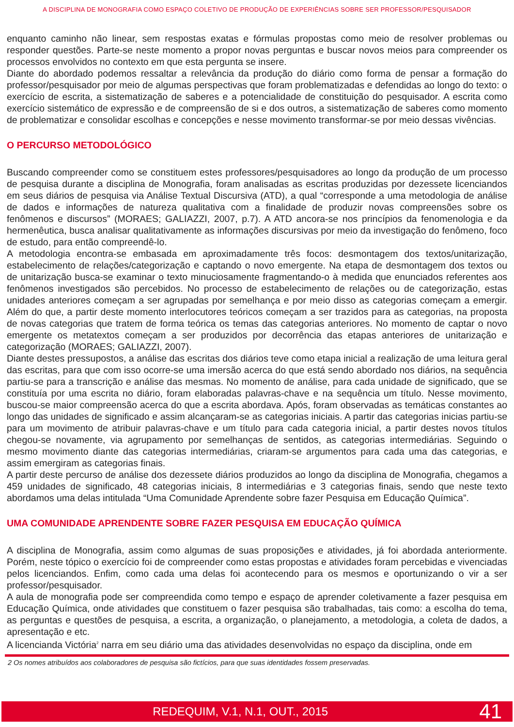A DISCIPLINA DE MONOGRAFIA COMO ESPAÇO COLETIVO DE PRODUÇÃO DE EXPERIÊNCIAS SOBRE SER PROFESSOR/PESQUISADOR
enquanto caminho não linear, sem respostas exatas e fórmulas propostas como meio de resolver problemas ou responder questões. Parte-se neste momento a propor novas perguntas e buscar novos meios para compreender os processos envolvidos no contexto em que esta pergunta se insere.
Diante do abordado podemos ressaltar a relevância da produção do diário como forma de pensar a formação do professor/pesquisador por meio de algumas perspectivas que foram problematizadas e defendidas ao longo do texto: o exercício de escrita, a sistematização de saberes e a potencialidade de constituição do pesquisador. A escrita como exercício sistemático de expressão e de compreensão de si e dos outros, a sistematização de saberes como momento de problematizar e consolidar escolhas e concepções e nesse movimento transformar-se por meio dessas vivências.
O PERCURSO METODOLÓGICO
Buscando compreender como se constituem estes professores/pesquisadores ao longo da produção de um processo de pesquisa durante a disciplina de Monografia, foram analisadas as escritas produzidas por dezessete licenciandos em seus diários de pesquisa via Análise Textual Discursiva (ATD), a qual “corresponde a uma metodologia de análise de dados e informações de natureza qualitativa com a finalidade de produzir novas compreensões sobre os fenômenos e discursos” (MORAES; GALIAZZI, 2007, p.7). A ATD ancora-se nos princípios da fenomenologia e da hermenêutica, busca analisar qualitativamente as informações discursivas por meio da investigação do fenômeno, foco de estudo, para então compreendê-lo.
A metodologia encontra-se embasada em aproximadamente três focos: desmontagem dos textos/unitarização, estabelecimento de relações/categorização e captando o novo emergente. Na etapa de desmontagem dos textos ou de unitarização busca-se examinar o texto minuciosamente fragmentando-o à medida que enunciados referentes aos fenômenos investigados são percebidos. No processo de estabelecimento de relações ou de categorização, estas unidades anteriores começam a ser agrupadas por semelhança e por meio disso as categorias começam a emergir. Além do que, a partir deste momento interlocutores teóricos começam a ser trazidos para as categorias, na proposta de novas categorias que tratem de forma teórica os temas das categorias anteriores. No momento de captar o novo emergente os metatextos começam a ser produzidos por decorrência das etapas anteriores de unitarização e categorização (MORAES; GALIAZZI, 2007).
Diante destes pressupostos, a análise das escritas dos diários teve como etapa inicial a realização de uma leitura geral das escritas, para que com isso ocorre-se uma imersão acerca do que está sendo abordado nos diários, na sequência partiu-se para a transcrição e análise das mesmas. No momento de análise, para cada unidade de significado, que se constituía por uma escrita no diário, foram elaboradas palavras-chave e na sequência um título. Nesse movimento, buscou-se maior compreensão acerca do que a escrita abordava. Após, foram observadas as temáticas constantes ao longo das unidades de significado e assim alcançaram-se as categorias iniciais. A partir das categorias inicias partiu-se para um movimento de atribuir palavras-chave e um título para cada categoria inicial, a partir destes novos títulos chegou-se novamente, via agrupamento por semelhanças de sentidos, as categorias intermediárias. Seguindo o mesmo movimento diante das categorias intermediárias, criaram-se argumentos para cada uma das categorias, e assim emergiram as categorias finais.
A partir deste percurso de análise dos dezessete diários produzidos ao longo da disciplina de Monografia, chegamos a 459 unidades de significado, 48 categorias iniciais, 8 intermediárias e 3 categorias finais, sendo que neste texto abordamos uma delas intitulada “Uma Comunidade Aprendente sobre fazer Pesquisa em Educação Química”.
UMA COMUNIDADE APRENDENTE SOBRE FAZER PESQUISA EM EDUCAÇÃO QUÍMICA
A disciplina de Monografia, assim como algumas de suas proposições e atividades, já foi abordada anteriormente. Porém, neste tópico o exercício foi de compreender como estas propostas e atividades foram percebidas e vivenciadas pelos licenciandos. Enfim, como cada uma delas foi acontecendo para os mesmos e oportunizando o vir a ser professor/pesquisador.
A aula de monografia pode ser compreendida como tempo e espaço de aprender coletivamente a fazer pesquisa em Educação Química, onde atividades que constituem o fazer pesquisa são trabalhadas, tais como: a escolha do tema, as perguntas e questões de pesquisa, a escrita, a organização, o planejamento, a metodologia, a coleta de dados, a apresentação e etc.
A licencianda Victória<sup>2</sup> narra em seu diário uma das atividades desenvolvidas no espaço da disciplina, onde em
2 Os nomes atribuídos aos colaboradores de pesquisa são fictícios, para que suas identidades fossem preservadas.
REDEQUIM, V.1, N.1, OUT., 2015
41